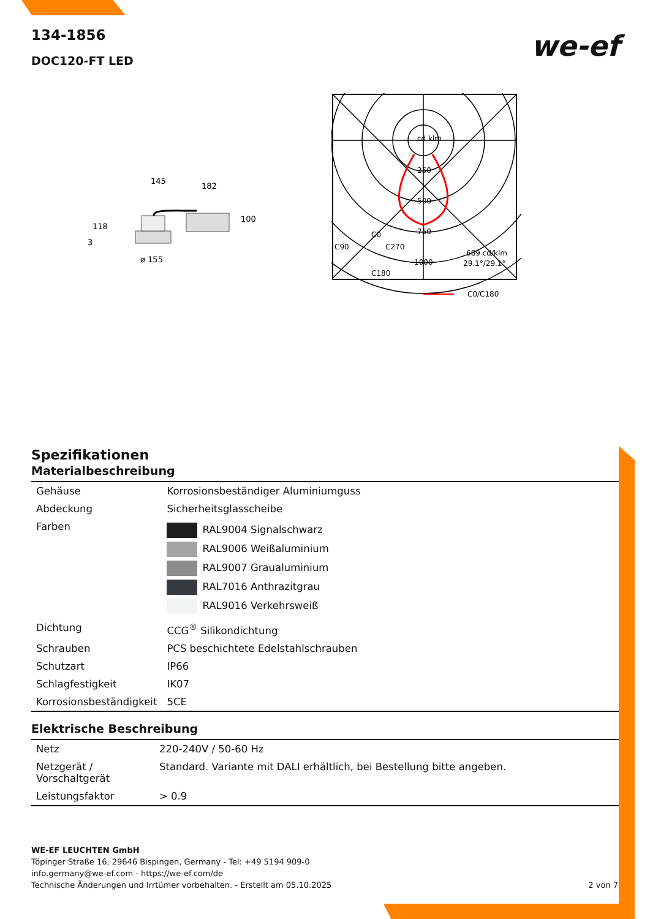we-ef
134-1856
DOC120-FT LED
145
182
100
118
3
ø 155
cd klm
250
500
750
1000
C0
C90
C270
C180
689 cd/klm
29.1°/29.1°
C0/C180
Spezifikationen
Materialbeschreibung
| Gehäuse | Korrosionsbeständiger Aluminiumguss |
| Abdeckung | Sicherheitsglasscheibe |
| Farben | RAL9004 Signalschwarz RAL9006 Weißaluminium RAL9007 Graualuminium RAL7016 Anthrazitgrau RAL9016 Verkehrsweiß |
| Dichtung | CCG<sup>®</sup> Silikondichtung |
| Schrauben | PCS beschichtete Edelstahlschrauben |
| Schutzart | IP66 |
| Schlagfestigkeit | IK07 |
| Korrosionsbeständigkeit | 5CE |
Elektrische Beschreibung
| Netz | 220-240V / 50-60 Hz |
| Netzgerät / Vorschaltgerät | Standard. Variante mit DALI erhältlich, bei Bestellung bitte angeben. |
| Leistungsfaktor | > 0.9 |
WE-EF LEUCHTEN GmbH
Töpinger Straße 16, 29646 Bispingen, Germany - Tel: +49 5194 909-0
info.germany@we-ef.com - https://we-ef.com/de
Technische Änderungen und Irrtümer vorbehalten. - Erstellt am 05.10.2025 2 von 7